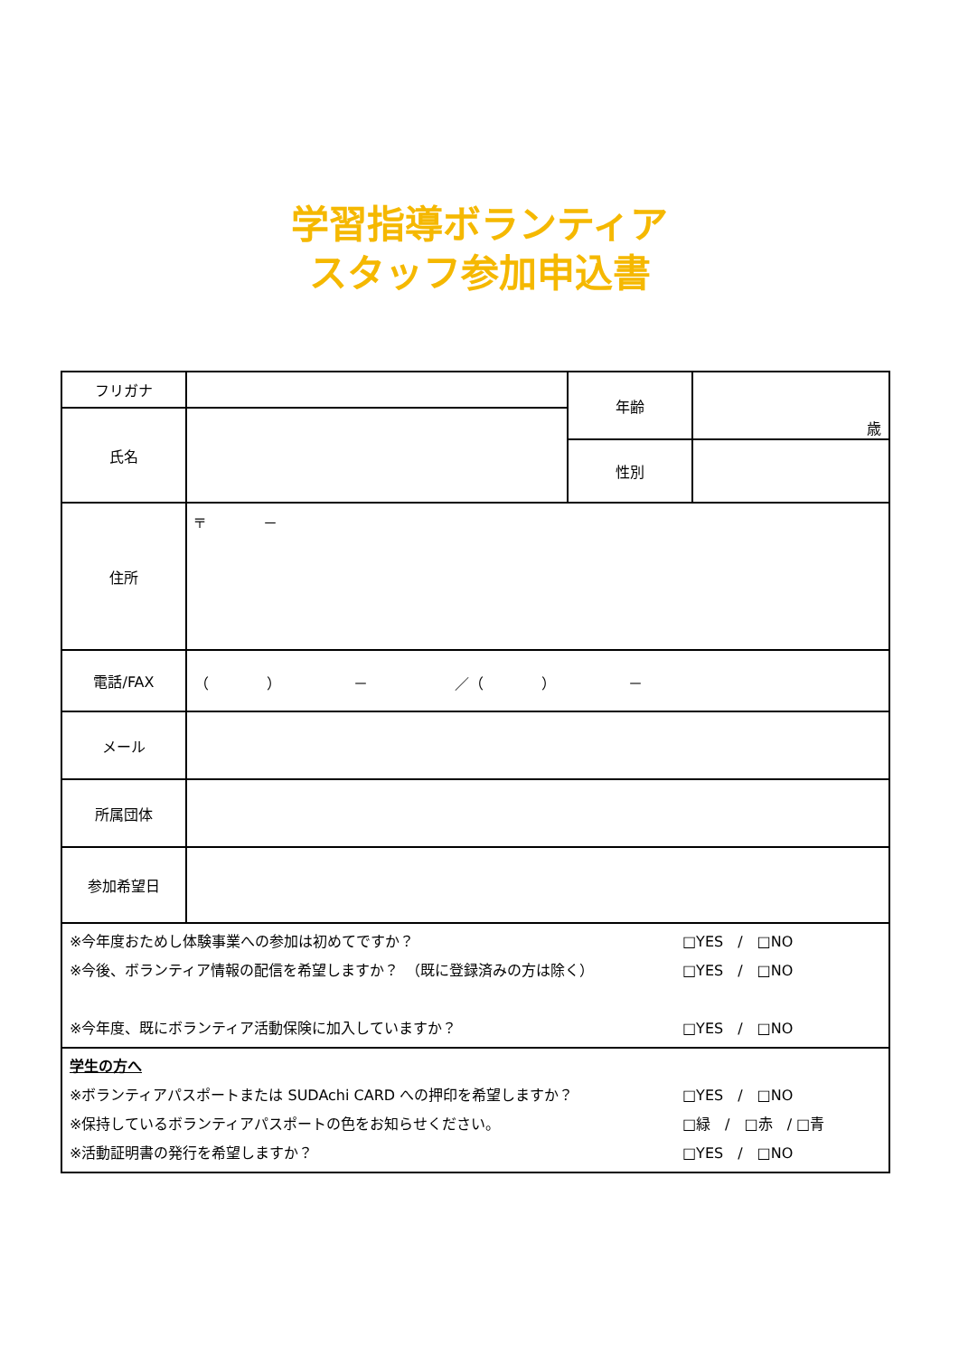学習指導ボランティア
スタッフ参加申込書
| フリガナ | | 年齢 | 歳 |
| 氏名 | | | |
| | | 性別 | |
| 住所 | 〒 － | | |
| 電話/FAX | （ ） － ／（ ） － | | |
| メール | | | |
| 所属団体 | | | |
| 参加希望日 | | | |
| ※今年度おためし体験事業への参加は初めてですか？ □YES / □NO ※今後、ボランティア情報の配信を希望しますか？ （既に登録済みの方は除く） □YES / □NO ※今年度、既にボランティア活動保険に加入していますか？ □YES / □NO | | | |
| 学生の方へ ※ボランティアパスポートまたは SUDAchi CARD への押印を希望しますか？ □YES / □NO ※保持しているボランティアパスポートの色をお知らせください。 □緑 / □赤 / □青 ※活動証明書の発行を希望しますか？ □YES / □NO | | | |